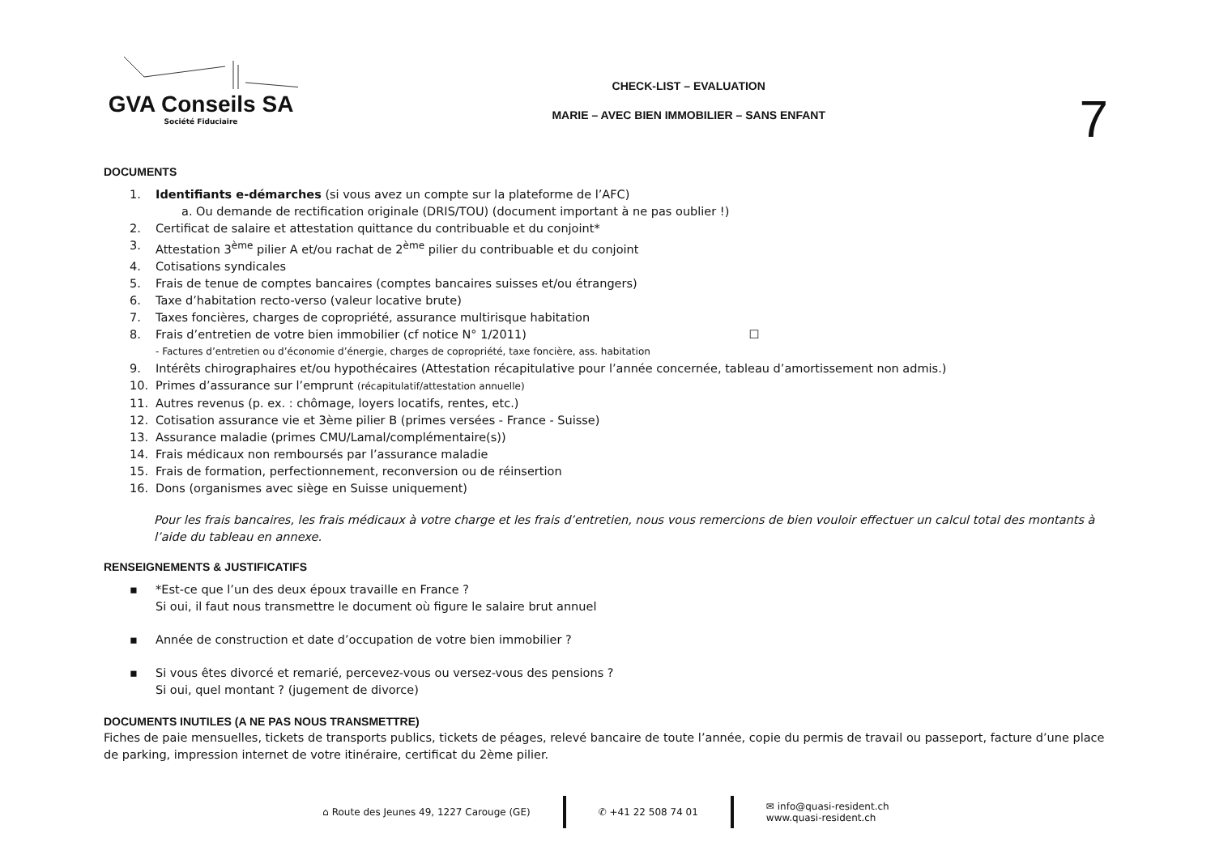GVA Conseils SA
Société Fiduciaire
CHECK-LIST – EVALUATION
MARIE – AVEC BIEN IMMOBILIER – SANS ENFANT
7
DOCUMENTS
1. Identifiants e-démarches (si vous avez un compte sur la plateforme de l’AFC)
a. Ou demande de rectification originale (DRIS/TOU) (document important à ne pas oublier !)
2. Certificat de salaire et attestation quittance du contribuable et du conjoint*
3. Attestation 3<sup>ème</sup> pilier A et/ou rachat de 2<sup>ème</sup> pilier du contribuable et du conjoint
4. Cotisations syndicales
5. Frais de tenue de comptes bancaires (comptes bancaires suisses et/ou étrangers)
6. Taxe d’habitation recto-verso (valeur locative brute)
7. Taxes foncières, charges de copropriété, assurance multirisque habitation
8. Frais d’entretien de votre bien immobilier (cf notice N° 1/2011) ☐
- Factures d’entretien ou d’économie d’énergie, charges de copropriété, taxe foncière, ass. habitation
9. Intérêts chirographaires et/ou hypothécaires (Attestation récapitulative pour l’année concernée, tableau d’amortissement non admis.)
10. Primes d’assurance sur l’emprunt (récapitulatif/attestation annuelle)
11. Autres revenus (p. ex. : chômage, loyers locatifs, rentes, etc.)
12. Cotisation assurance vie et 3ème pilier B (primes versées - France - Suisse)
13. Assurance maladie (primes CMU/Lamal/complémentaire(s))
14. Frais médicaux non remboursés par l’assurance maladie
15. Frais de formation, perfectionnement, reconversion ou de réinsertion
16. Dons (organismes avec siège en Suisse uniquement)
Pour les frais bancaires, les frais médicaux à votre charge et les frais d’entretien, nous vous remercions de bien vouloir effectuer un calcul total des montants à l’aide du tableau en annexe.
RENSEIGNEMENTS & JUSTIFICATIFS
▪ *Est-ce que l’un des deux époux travaille en France ?
Si oui, il faut nous transmettre le document où figure le salaire brut annuel
▪ Année de construction et date d’occupation de votre bien immobilier ?
▪ Si vous êtes divorcé et remarié, percevez-vous ou versez-vous des pensions ?
Si oui, quel montant ? (jugement de divorce)
DOCUMENTS INUTILES (A NE PAS NOUS TRANSMETTRE)
Fiches de paie mensuelles, tickets de transports publics, tickets de péages, relevé bancaire de toute l’année, copie du permis de travail ou passeport, facture d’une place de parking, impression internet de votre itinéraire, certificat du 2ème pilier.
⌂ Route des Jeunes 49, 1227 Carouge (GE)
✆ +41 22 508 74 01
✉ info@quasi-resident.ch
www.quasi-resident.ch